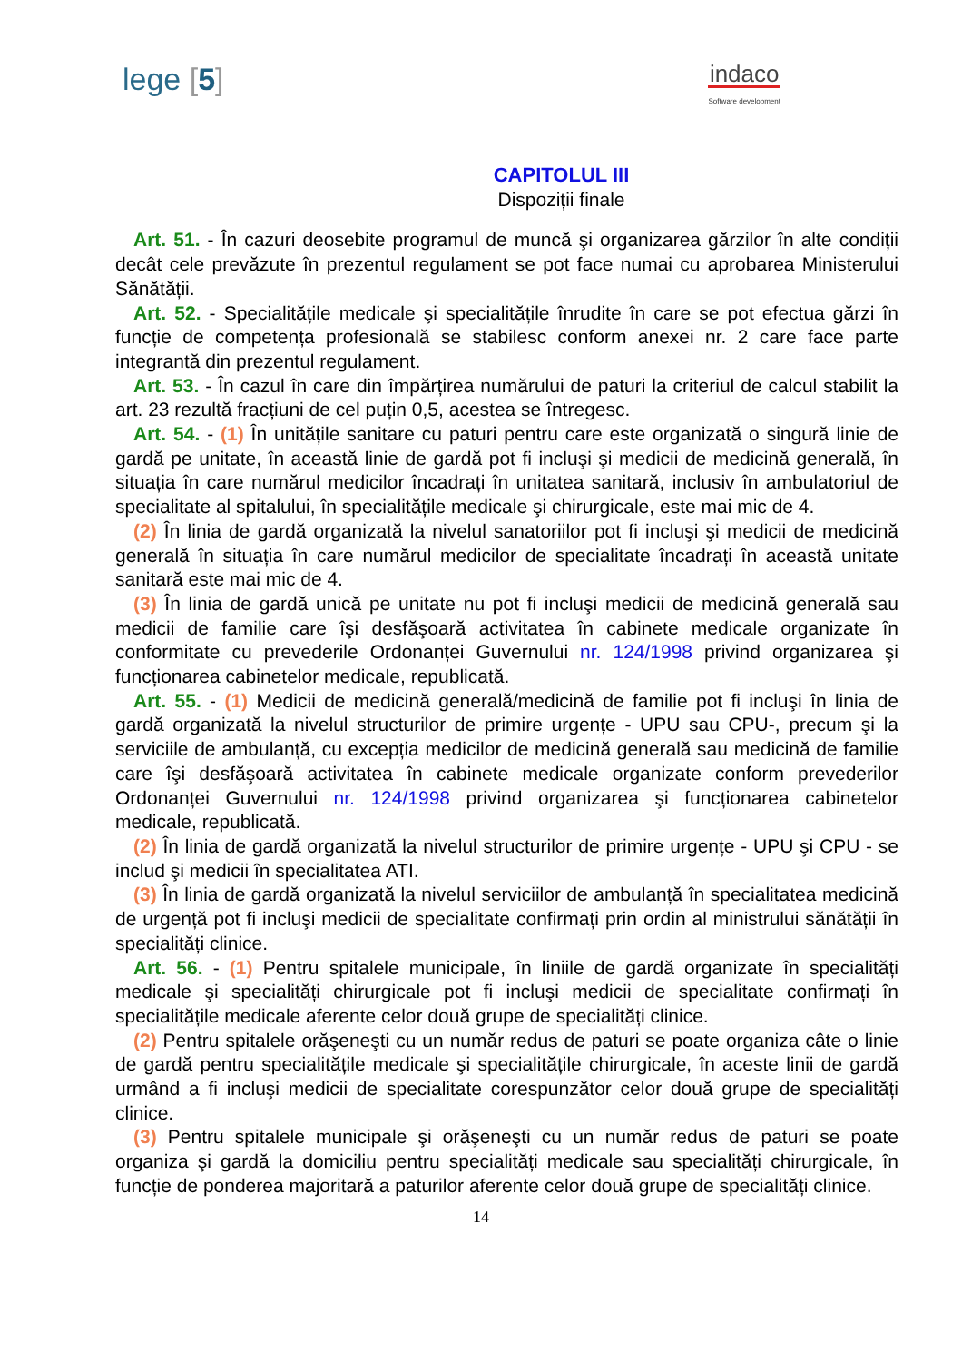lege [5]
indaco
Software development
CAPITOLUL III
Dispoziții finale
Art. 51. - În cazuri deosebite programul de muncă şi organizarea gărzilor în alte condiții decât cele prevăzute în prezentul regulament se pot face numai cu aprobarea Ministerului Sănătății.
Art. 52. - Specialitățile medicale şi specialitățile înrudite în care se pot efectua gărzi în funcție de competența profesională se stabilesc conform anexei nr. 2 care face parte integrantă din prezentul regulament.
Art. 53. - În cazul în care din împărțirea numărului de paturi la criteriul de calcul stabilit la art. 23 rezultă fracțiuni de cel puțin 0,5, acestea se întregesc.
Art. 54. - (1) În unitățile sanitare cu paturi pentru care este organizată o singură linie de gardă pe unitate, în această linie de gardă pot fi incluşi şi medicii de medicină generală, în situația în care numărul medicilor încadrați în unitatea sanitară, inclusiv în ambulatoriul de specialitate al spitalului, în specialitățile medicale şi chirurgicale, este mai mic de 4.
(2) În linia de gardă organizată la nivelul sanatoriilor pot fi incluşi şi medicii de medicină generală în situația în care numărul medicilor de specialitate încadrați în această unitate sanitară este mai mic de 4.
(3) În linia de gardă unică pe unitate nu pot fi incluşi medicii de medicină generală sau medicii de familie care îşi desfăşoară activitatea în cabinete medicale organizate în conformitate cu prevederile Ordonanței Guvernului nr. 124/1998 privind organizarea şi funcționarea cabinetelor medicale, republicată.
Art. 55. - (1) Medicii de medicină generală/medicină de familie pot fi incluşi în linia de gardă organizată la nivelul structurilor de primire urgențe - UPU sau CPU-, precum şi la serviciile de ambulanță, cu excepția medicilor de medicină generală sau medicină de familie care îşi desfăşoară activitatea în cabinete medicale organizate conform prevederilor Ordonanței Guvernului nr. 124/1998 privind organizarea şi funcționarea cabinetelor medicale, republicată.
(2) În linia de gardă organizată la nivelul structurilor de primire urgențe - UPU şi CPU - se includ şi medicii în specialitatea ATI.
(3) În linia de gardă organizată la nivelul serviciilor de ambulanță în specialitatea medicină de urgență pot fi incluşi medicii de specialitate confirmați prin ordin al ministrului sănătății în specialități clinice.
Art. 56. - (1) Pentru spitalele municipale, în liniile de gardă organizate în specialități medicale şi specialități chirurgicale pot fi incluşi medicii de specialitate confirmați în specialitățile medicale aferente celor două grupe de specialități clinice.
(2) Pentru spitalele orăşeneşti cu un număr redus de paturi se poate organiza câte o linie de gardă pentru specialitățile medicale şi specialitățile chirurgicale, în aceste linii de gardă urmând a fi incluşi medicii de specialitate corespunzător celor două grupe de specialități clinice.
(3) Pentru spitalele municipale şi orăşeneşti cu un număr redus de paturi se poate organiza şi gardă la domiciliu pentru specialități medicale sau specialități chirurgicale, în funcție de ponderea majoritară a paturilor aferente celor două grupe de specialități clinice.
14